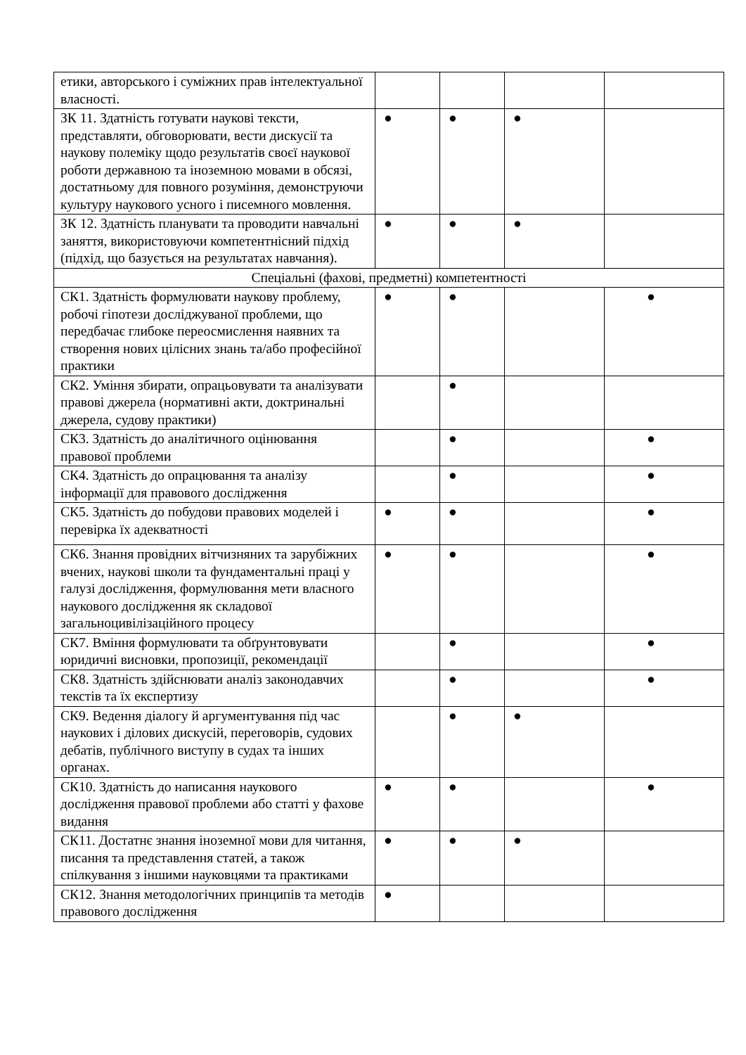| етики, авторського і суміжних прав інтелектуальної власності. | | | | |
| ЗК 11. Здатність готувати наукові тексти, представляти, обговорювати, вести дискусії та наукову полеміку щодо результатів своєї наукової роботи державною та іноземною мовами в обсязі, достатньому для повного розуміння, демонструючи культуру наукового усного і писемного мовлення. | ● | ● | ● | |
| ЗК 12. Здатність планувати та проводити навчальні заняття, використовуючи компетентнісний підхід (підхід, що базується на результатах навчання). | ● | ● | ● | |
| Спеціальні (фахові, предметні) компетентності | | | | |
| СК1. Здатність формулювати наукову проблему, робочі гіпотези досліджуваної проблеми, що передбачає глибоке переосмислення наявних та створення нових цілісних знань та/або професійної практики | ● | ● | | ● |
| СК2. Уміння збирати, опрацьовувати та аналізувати правові джерела (нормативні акти, доктринальні джерела, судову практики) | | ● | | |
| СК3. Здатність до аналітичного оцінювання правової проблеми | | ● | | ● |
| СК4. Здатність до опрацювання та аналізу інформації для правового дослідження | | ● | | ● |
| СК5. Здатність до побудови правових моделей і перевірка їх адекватності | ● | ● | | ● |
| СК6. Знання провідних вітчизняних та зарубіжних вчених, наукові школи та фундаментальні праці у галузі дослідження, формулювання мети власного наукового дослідження як складової загальноцивілізаційного процесу | ● | ● | | ● |
| СК7. Вміння формулювати та обґрунтовувати юридичні висновки, пропозиції, рекомендації | | ● | | ● |
| СК8. Здатність здійснювати аналіз законодавчих текстів та їх експертизу | | ● | | ● |
| СК9. Ведення діалогу й аргументування під час наукових і ділових дискусій, переговорів, судових дебатів, публічного виступу в судах та інших органах. | | ● | ● | |
| СК10. Здатність до написання наукового дослідження правової проблеми або статті у фахове видання | ● | ● | | ● |
| СК11. Достатнє знання іноземної мови для читання, писання та представлення статей, а також спілкування з іншими науковцями та практиками | ● | ● | ● | |
| СК12. Знання методологічних принципів та методів правового дослідження | ● | | | |